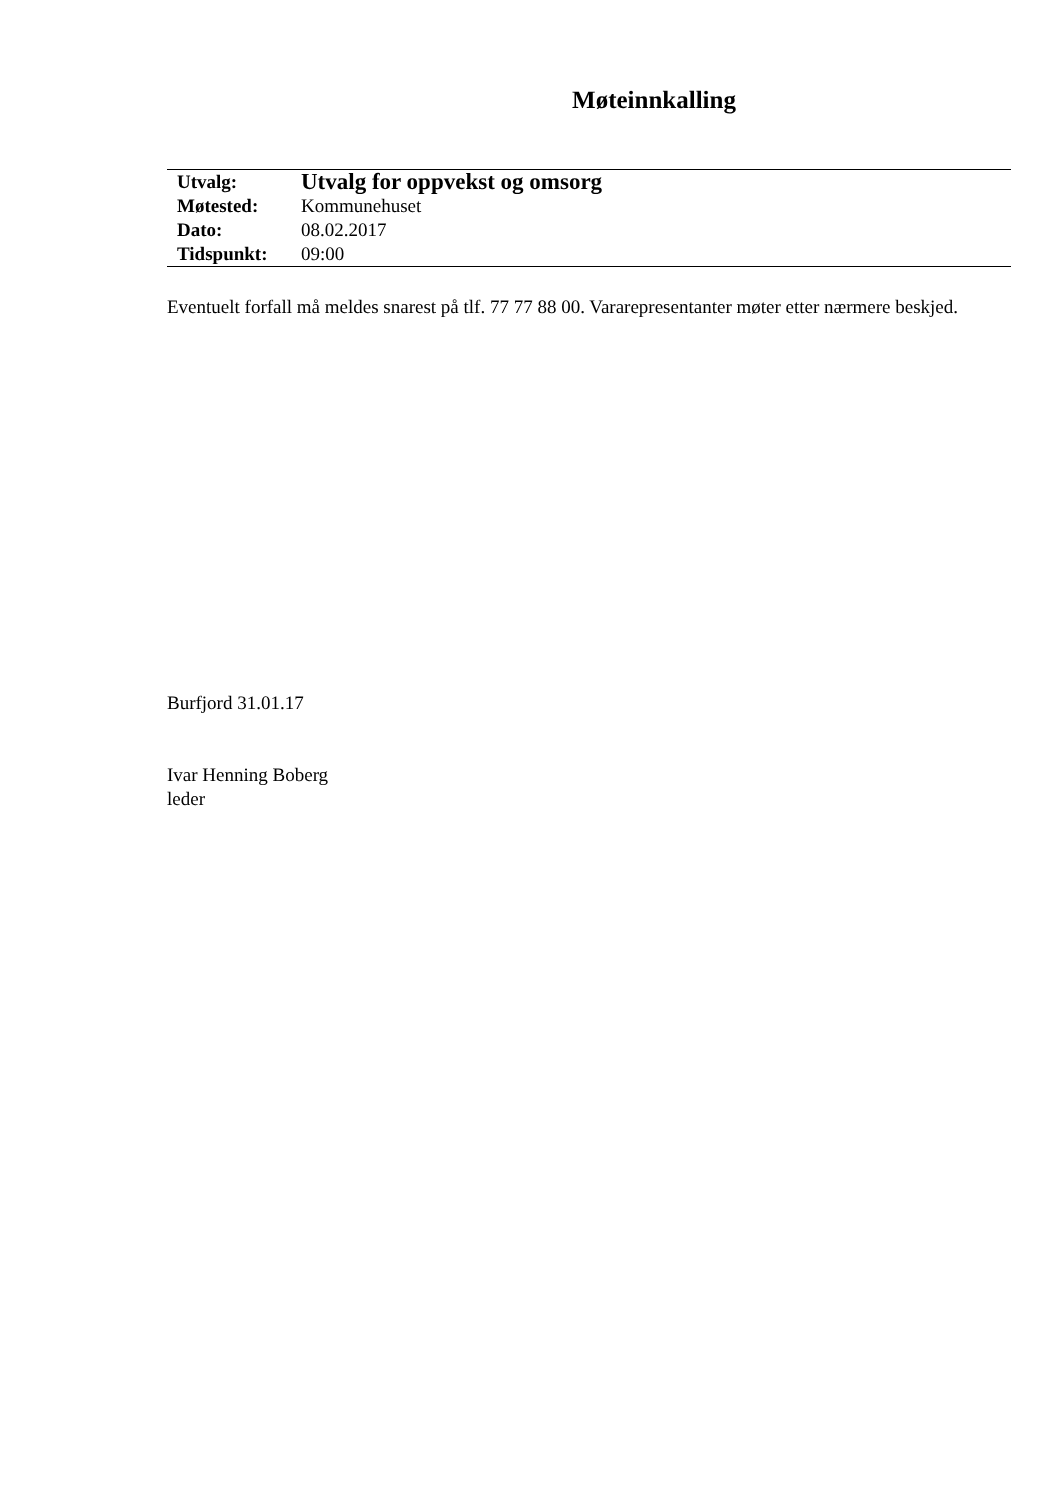Møteinnkalling
| Utvalg: | Utvalg for oppvekst og omsorg |
| Møtested: | Kommunehuset |
| Dato: | 08.02.2017 |
| Tidspunkt: | 09:00 |
Eventuelt forfall må meldes snarest på tlf. 77 77 88 00. Vararepresentanter møter etter nærmere beskjed.
Burfjord 31.01.17
Ivar Henning Boberg
leder